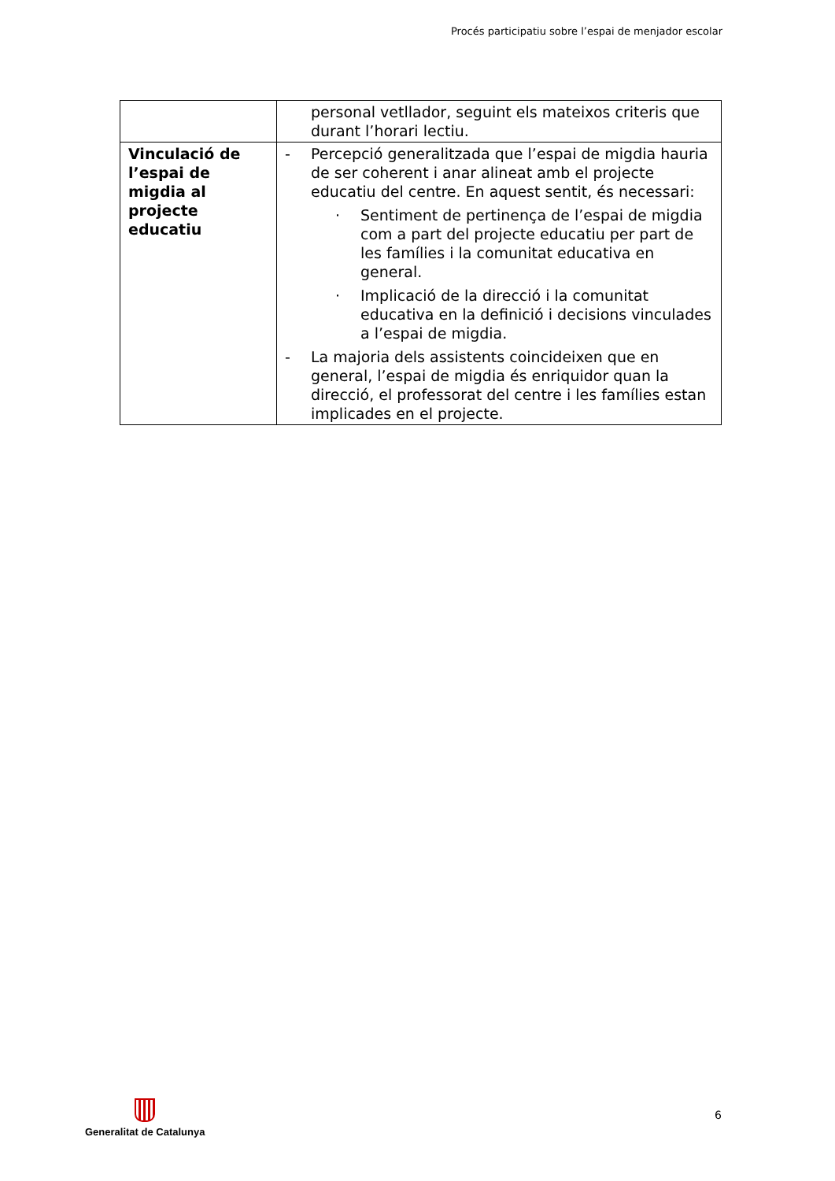Procés participatiu sobre l’espai de menjador escolar
| | personal vetllador, seguint els mateixos criteris que durant l’horari lectiu. |
| Vinculació de l’espai de migdia al projecte educatiu | - Percepció generalitzada que l’espai de migdia hauria de ser coherent i anar alineat amb el projecte educatiu del centre. En aquest sentit, és necessari: · Sentiment de pertinença de l’espai de migdia com a part del projecte educatiu per part de les famílies i la comunitat educativa en general. · Implicació de la direcció i la comunitat educativa en la definició i decisions vinculades a l’espai de migdia. - La majoria dels assistents coincideixen que en general, l’espai de migdia és enriquidor quan la direcció, el professorat del centre i les famílies estan implicades en el projecte. |
Generalitat de Catalunya
6